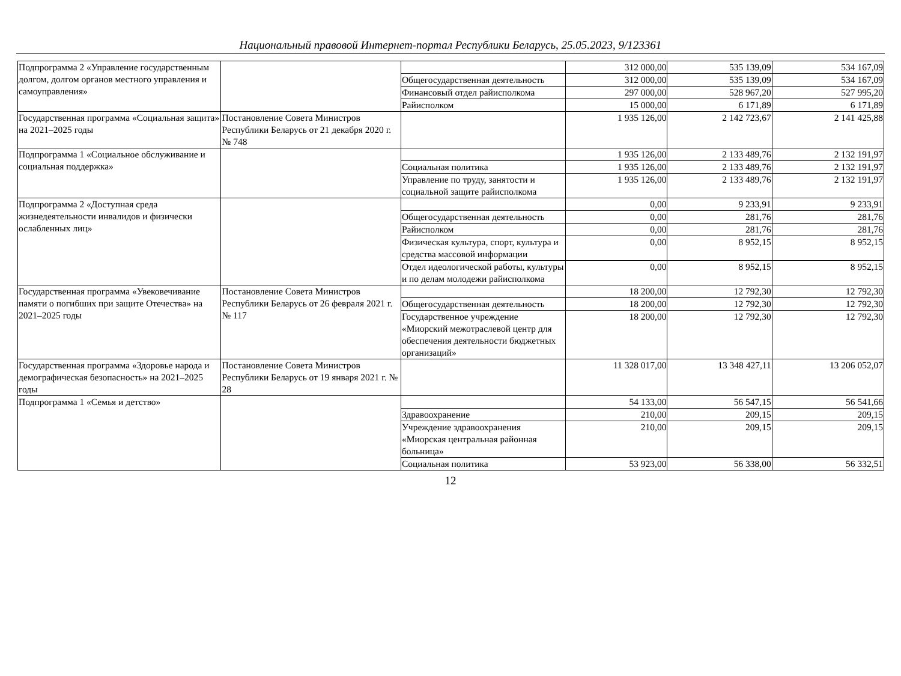Национальный правовой Интернет-портал Республики Беларусь, 25.05.2023, 9/123361
| Подпрограмма 2 «Управление государственным долгом, долгом органов местного управления и самоуправления» | | | 312 000,00 | 535 139,09 | 534 167,09 |
| | | Общегосударственная деятельность | 312 000,00 | 535 139,09 | 534 167,09 |
| | | Финансовый отдел райисполкома | 297 000,00 | 528 967,20 | 527 995,20 |
| | | Райисполком | 15 000,00 | 6 171,89 | 6 171,89 |
| Государственная программа «Социальная защита» на 2021–2025 годы | Постановление Совета Министров Республики Беларусь от 21 декабря 2020 г. № 748 | | 1 935 126,00 | 2 142 723,67 | 2 141 425,88 |
| Подпрограмма 1 «Социальное обслуживание и социальная поддержка» | | | 1 935 126,00 | 2 133 489,76 | 2 132 191,97 |
| | | Социальная политика | 1 935 126,00 | 2 133 489,76 | 2 132 191,97 |
| | | Управление по труду, занятости и социальной защите райисполкома | 1 935 126,00 | 2 133 489,76 | 2 132 191,97 |
| Подпрограмма 2 «Доступная среда жизнедеятельности инвалидов и физически ослабленных лиц» | | | 0,00 | 9 233,91 | 9 233,91 |
| | | Общегосударственная деятельность | 0,00 | 281,76 | 281,76 |
| | | Райисполком | 0,00 | 281,76 | 281,76 |
| | | Физическая культура, спорт, культура и средства массовой информации | 0,00 | 8 952,15 | 8 952,15 |
| | | Отдел идеологической работы, культуры и по делам молодежи райисполкома | 0,00 | 8 952,15 | 8 952,15 |
| Государственная программа «Увековечивание памяти о погибших при защите Отечества» на 2021–2025 годы | Постановление Совета Министров Республики Беларусь от 26 февраля 2021 г. № 117 | | 18 200,00 | 12 792,30 | 12 792,30 |
| | | Общегосударственная деятельность | 18 200,00 | 12 792,30 | 12 792,30 |
| | | Государственное учреждение «Миорский межотраслевой центр для обеспечения деятельности бюджетных организаций» | 18 200,00 | 12 792,30 | 12 792,30 |
| Государственная программа «Здоровье народа и демографическая безопасность» на 2021–2025 годы | Постановление Совета Министров Республики Беларусь от 19 января 2021 г. № 28 | | 11 328 017,00 | 13 348 427,11 | 13 206 052,07 |
| Подпрограмма 1 «Семья и детство» | | | 54 133,00 | 56 547,15 | 56 541,66 |
| | | Здравоохранение | 210,00 | 209,15 | 209,15 |
| | | Учреждение здравоохранения «Миорская центральная районная больница» | 210,00 | 209,15 | 209,15 |
| | | Социальная политика | 53 923,00 | 56 338,00 | 56 332,51 |
12